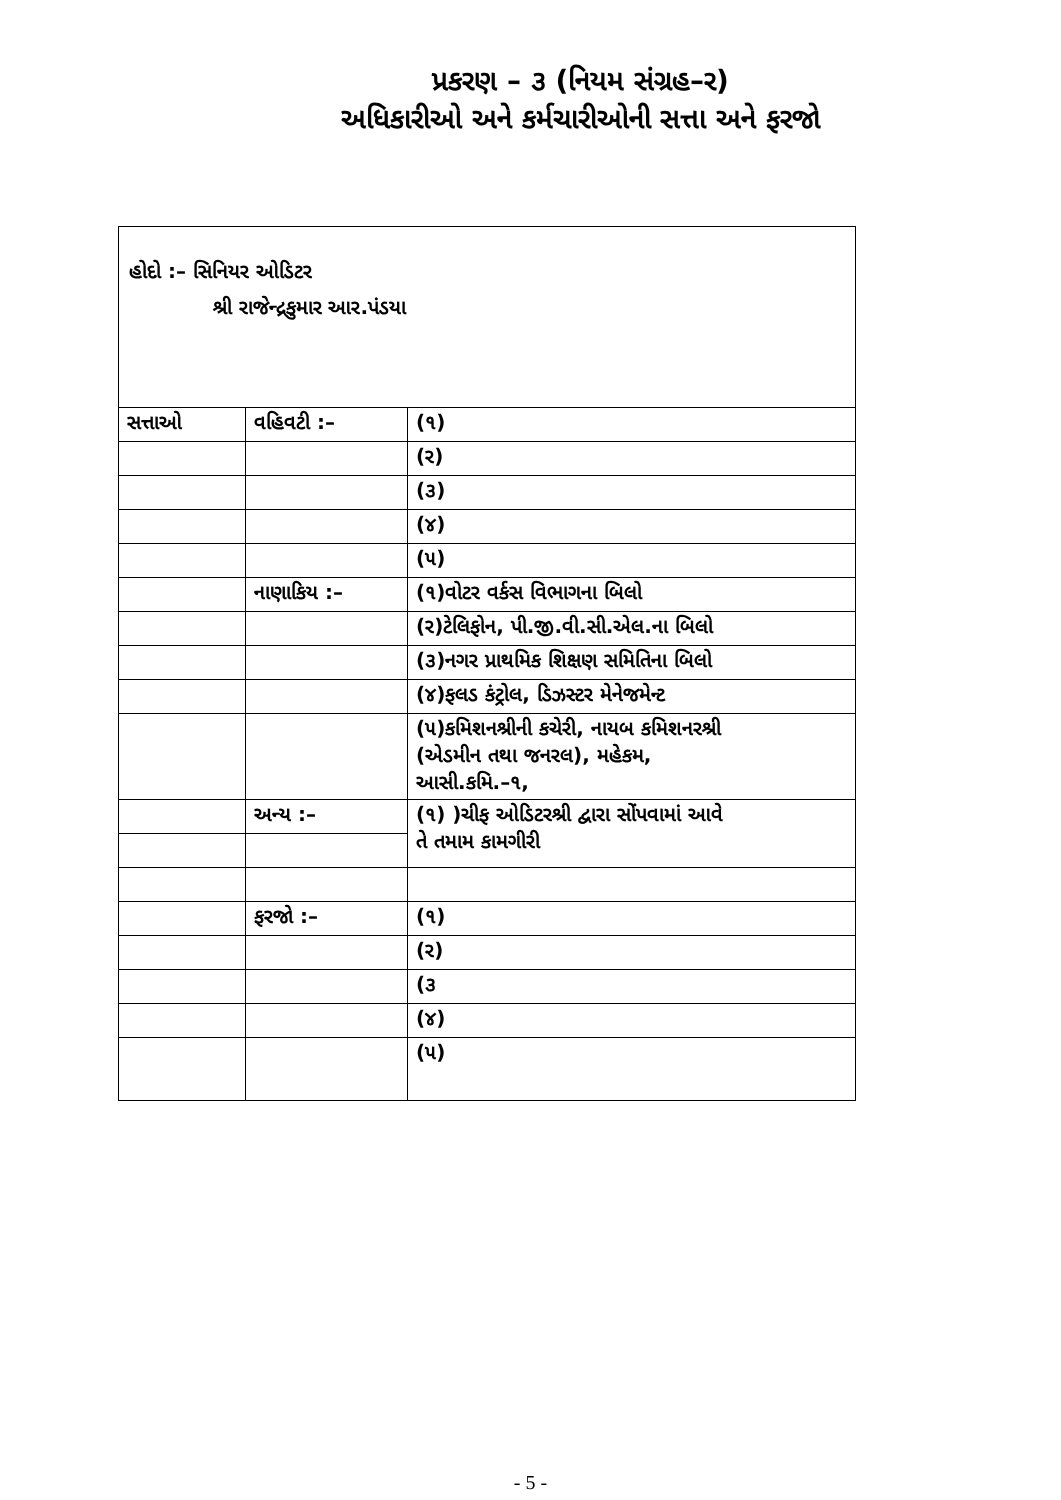પ્રકરણ – ૩ (નિયમ સંગ્રહ–ર)
અધિકારીઓ અને કર્મચારીઓની સત્તા અને ફરજો
| હોદો :– સિનિયર ઓડિટર શ્રી રાજેન્દ્રકુમાર આર.પંડયા | | |
| સત્તાઓ | વહિવટી :– | (૧) |
| | | (ર) |
| | | (૩) |
| | | (૪) |
| | | (૫) |
| | નાણાકિય :– | (૧)વોટર વર્કસ વિભાગના બિલો |
| | | (ર)ટેલિફોન, પી.જી.વી.સી.એલ.ના બિલો |
| | | (૩)નગર પ્રાથમિક શિક્ષણ સમિતિના બિલો |
| | | (૪)ફલડ કંટ્રોલ, ડિઝસ્ટર મેનેજમેન્ટ |
| | | (૫)કમિશનશ્રીની કચેરી, નાયબ કમિશનરશ્રી (એડમીન તથા જનરલ), મહેકમ, આસી.કમિ.–૧, |
| | અન્ય :– | (૧) )ચીફ ઓડિટરશ્રી દ્વારા સોંપવામાં આવે તે તમામ કામગીરી |
| | ફરજો :– | (૧) |
| | | (ર) |
| | | (૩ |
| | | (૪) |
| | | (૫) |
- 5 -